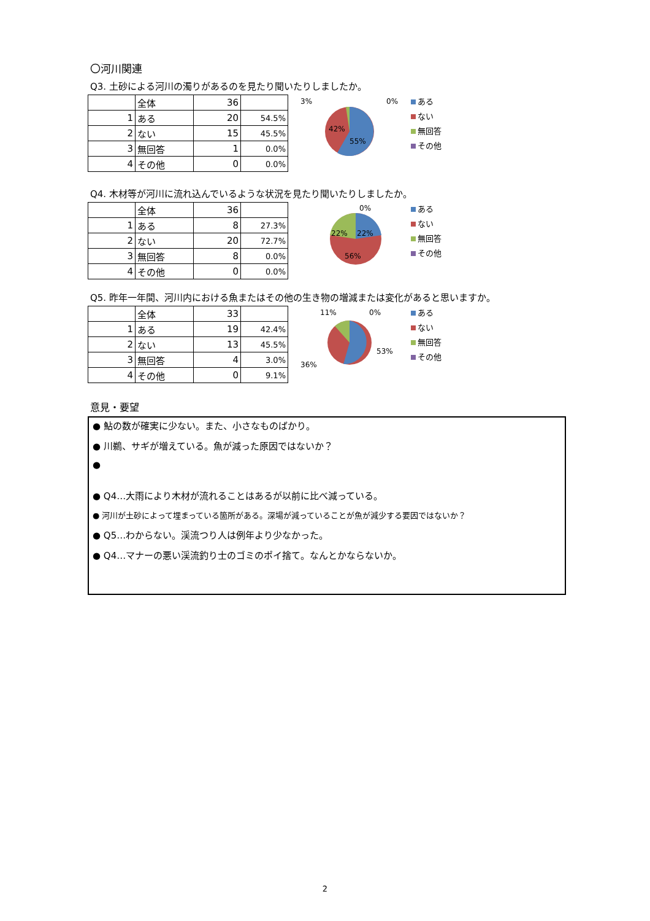〇河川関連
Q3. 土砂による河川の濁りがあるのを見たり聞いたりしましたか。
| | 全体 | 36 | |
| 1 | ある | 20 | 54.5% |
| 2 | ない | 15 | 45.5% |
| 3 | 無回答 | 1 | 0.0% |
| 4 | その他 | 0 | 0.0% |
3%
0%
42%
55%
ある
ない
無回答
その他
Q4. 木材等が河川に流れ込んでいるような状況を見たり聞いたりしましたか。
| | 全体 | 36 | |
| 1 | ある | 8 | 27.3% |
| 2 | ない | 20 | 72.7% |
| 3 | 無回答 | 8 | 0.0% |
| 4 | その他 | 0 | 0.0% |
0%
22%
22%
56%
ある
ない
無回答
その他
Q5. 昨年一年間、河川内における魚またはその他の生き物の増減または変化があると思いますか。
| | 全体 | 33 | |
| 1 | ある | 19 | 42.4% |
| 2 | ない | 13 | 45.5% |
| 3 | 無回答 | 4 | 3.0% |
| 4 | その他 | 0 | 9.1% |
11%
0%
36%
53%
ある
ない
無回答
その他
意見・要望
● 鮎の数が確実に少ない。また、小さなものばかり。
● 川鵜、サギが増えている。魚が減った原因ではないか？
●
● Q4…大雨により木材が流れることはあるが以前に比べ減っている。
● 河川が土砂によって埋まっている箇所がある。深場が減っていることが魚が減少する要因ではないか？
● Q5…わからない。渓流つり人は例年より少なかった。
● Q4…マナーの悪い渓流釣り士のゴミのポイ捨て。なんとかならないか。
2